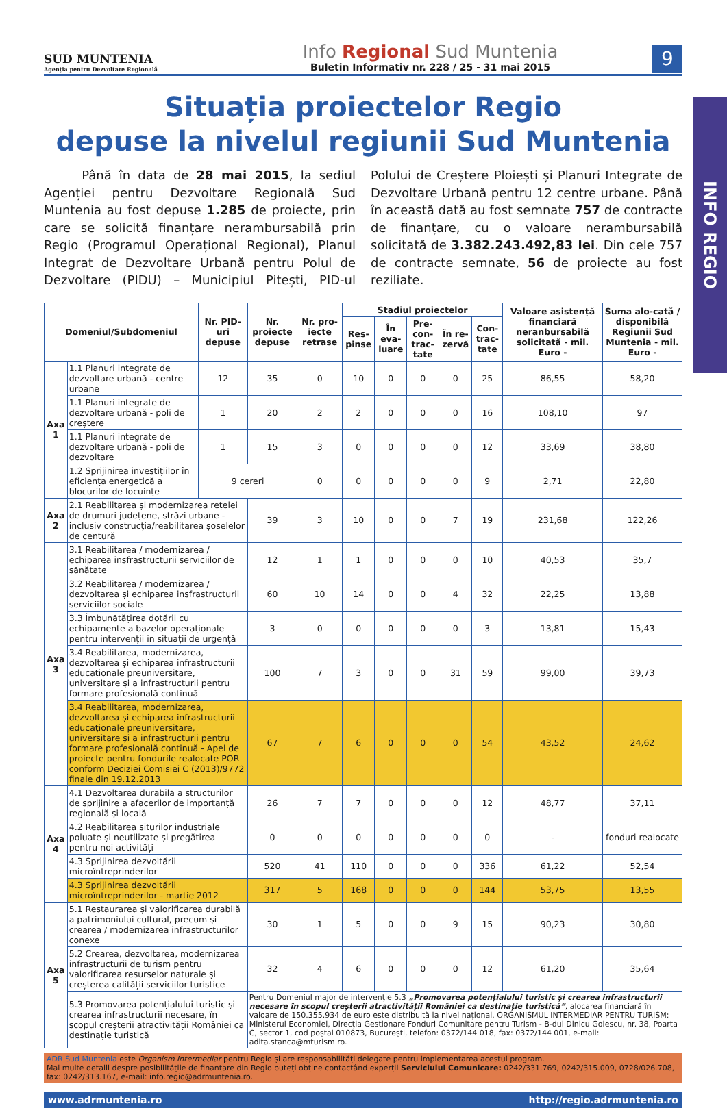INFO REGIO
SUD MUNTENIA
Agenția pentru Dezvoltare Regională
Info Regional Sud Muntenia
Buletin Informativ nr. 228 / 25 - 31 mai 2015
9
Situația proiectelor Regio
depuse la nivelul regiunii Sud Muntenia
Până în data de 28 mai 2015, la sediul Agenției pentru Dezvoltare Regională Sud Muntenia au fost depuse 1.285 de proiecte, prin care se solicită finanțare nerambursabilă prin Regio (Programul Operațional Regional), Planul Integrat de Dezvoltare Urbană pentru Polul de Dezvoltare (PIDU) – Municipiul Pitești, PID-ul Polului de Creștere Ploiești și Planuri Integrate de Dezvoltare Urbană pentru 12 centre urbane. Până în această dată au fost semnate 757 de contracte de finanțare, cu o valoare nerambursabilă solicitată de 3.382.243.492,83 lei. Din cele 757 de contracte semnate, 56 de proiecte au fost reziliate.
| Domeniul/Subdomeniul | | Nr. PID-uri depuse | Nr. proiecte depuse | Nr. pro-iecte retrase | Stadiul proiectelor | | | | | Valoare asistență financiară neranbursabilă solicitată - mil. Euro - | Suma alo-cată / disponibilă Regiunii Sud Muntenia - mil. Euro - |
| --- | --- | --- | --- | --- | --- | --- | --- | --- | --- | --- | --- |
| | | | | | Res-pinse | În eva-luare | Pre-con-trac-tate | În re-zervă | Con-trac-tate | | |
| Axa 1 | 1.1 Planuri integrate de dezvoltare urbană - centre urbane | 12 | 35 | 0 | 10 | 0 | 0 | 0 | 25 | 86,55 | 58,20 |
| | 1.1 Planuri integrate de dezvoltare urbană - poli de creștere | 1 | 20 | 2 | 2 | 0 | 0 | 0 | 16 | 108,10 | 97 |
| | 1.1 Planuri integrate de dezvoltare urbană - poli de dezvoltare | 1 | 15 | 3 | 0 | 0 | 0 | 0 | 12 | 33,69 | 38,80 |
| | 1.2 Sprijinirea investițiilor în eficiența energetică a blocurilor de locuințe | 9 cereri | | 0 | 0 | 0 | 0 | 0 | 9 | 2,71 | 22,80 |
| Axa 2 | 2.1 Reabilitarea și modernizarea rețelei de drumuri județene, străzi urbane - inclusiv construcția/reabilitarea șoselelor de centură | | 39 | 3 | 10 | 0 | 0 | 7 | 19 | 231,68 | 122,26 |
| Axa 3 | 3.1 Reabilitarea / modernizarea / echiparea insfrastructurii serviciilor de sănătate | | 12 | 1 | 1 | 0 | 0 | 0 | 10 | 40,53 | 35,7 |
| | 3.2 Reabilitarea / modernizarea / dezvoltarea și echiparea insfrastructurii serviciilor sociale | | 60 | 10 | 14 | 0 | 0 | 4 | 32 | 22,25 | 13,88 |
| | 3.3 Îmbunătățirea dotării cu echipamente a bazelor operaționale pentru intervenții în situații de urgență | | 3 | 0 | 0 | 0 | 0 | 0 | 3 | 13,81 | 15,43 |
| | 3.4 Reabilitarea, modernizarea, dezvoltarea și echiparea infrastructurii educaționale preuniversitare, universitare și a infrastructurii pentru formare profesională continuă | | 100 | 7 | 3 | 0 | 0 | 31 | 59 | 99,00 | 39,73 |
| | 3.4 Reabilitarea, modernizarea, dezvoltarea și echiparea infrastructurii educaționale preuniversitare, universitare și a infrastructurii pentru formare profesională continuă - Apel de proiecte pentru fondurile realocate POR conform Deciziei Comisiei C (2013)/9772 finale din 19.12.2013 | | 67 | 7 | 6 | 0 | 0 | 0 | 54 | 43,52 | 24,62 |
| Axa 4 | 4.1 Dezvoltarea durabilă a structurilor de sprijinire a afacerilor de importanță regională și locală | | 26 | 7 | 7 | 0 | 0 | 0 | 12 | 48,77 | 37,11 |
| | 4.2 Reabilitarea siturilor industriale poluate și neutilizate și pregătirea pentru noi activități | | 0 | 0 | 0 | 0 | 0 | 0 | 0 | - | fonduri realocate |
| | 4.3 Sprijinirea dezvoltării microîntreprinderilor | | 520 | 41 | 110 | 0 | 0 | 0 | 336 | 61,22 | 52,54 |
| | 4.3 Sprijinirea dezvoltării microîntreprinderilor - martie 2012 | | 317 | 5 | 168 | 0 | 0 | 0 | 144 | 53,75 | 13,55 |
| Axa 5 | 5.1 Restaurarea și valorificarea durabilă a patrimoniului cultural, precum și crearea / modernizarea infrastructurilor conexe | | 30 | 1 | 5 | 0 | 0 | 9 | 15 | 90,23 | 30,80 |
| | 5.2 Crearea, dezvoltarea, modernizarea infrastructurii de turism pentru valorificarea resurselor naturale și creșterea calității serviciilor turistice | | 32 | 4 | 6 | 0 | 0 | 0 | 12 | 61,20 | 35,64 |
| | 5.3 Promovarea potențialului turistic și crearea infrastructurii necesare, în scopul creșterii atractivității României ca destinație turistică | | Pentru Domeniul major de intervenție 5.3 „Promovarea potențialului turistic și crearea infrastructurii necesare în scopul creșterii atractivității României ca destinație turistică” , alocarea financiară în valoare de 150.355.934 de euro este distribuită la nivel național. ORGANISMUL INTERMEDIAR PENTRU TURISM: Ministerul Economiei, Direcția Gestionare Fonduri Comunitare pentru Turism - B-dul Dinicu Golescu, nr. 38, Poarta C, sector 1, cod poștal 010873, București, telefon: 0372/144 018, fax: 0372/144 001, e-mail: adita.stanca@mturism.ro. | | | | | | | | |
ADR Sud Muntenia este Organism Intermediar pentru Regio și are responsabilități delegate pentru implementarea acestui program.
Mai multe detalii despre posibilitățile de finanțare din Regio puteți obține contactând experții Serviciului Comunicare: 0242/331.769, 0242/315.009, 0728/026.708, fax: 0242/313.167, e-mail: info.regio@adrmuntenia.ro.
www.adrmuntenia.ro http://regio.adrmuntenia.ro